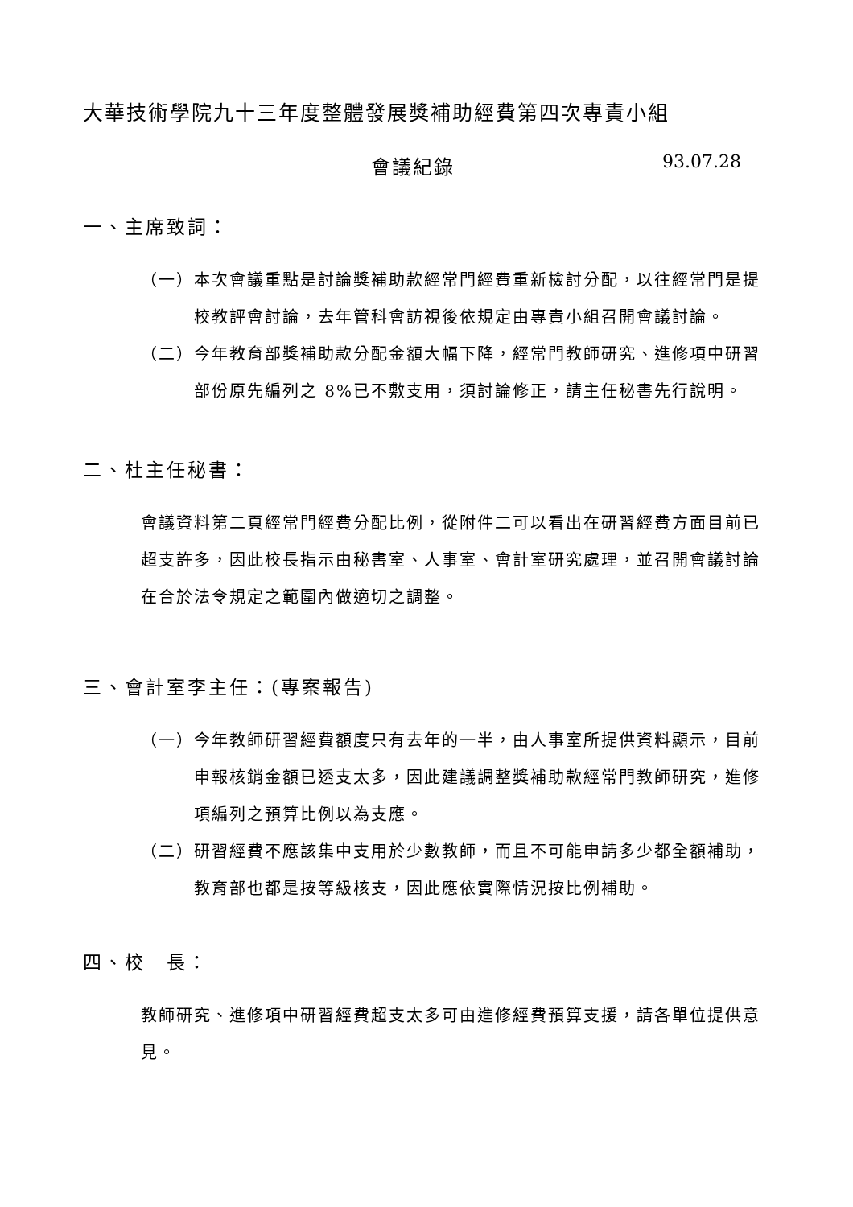大華技術學院九十三年度整體發展獎補助經費第四次專責小組
會議紀錄 93.07.28
一、主席致詞：
（一） 本次會議重點是討論獎補助款經常門經費重新檢討分配，以往經常門是提校教評會討論，去年管科會訪視後依規定由專責小組召開會議討論。
（二） 今年教育部獎補助款分配金額大幅下降，經常門教師研究、進修項中研習部份原先編列之 8%已不敷支用，須討論修正，請主任秘書先行說明。
二、杜主任秘書：
會議資料第二頁經常門經費分配比例，從附件二可以看出在研習經費方面目前已超支許多，因此校長指示由秘書室、人事室、會計室研究處理，並召開會議討論在合於法令規定之範圍內做適切之調整。
三、會計室李主任：(專案報告)
（一） 今年教師研習經費額度只有去年的一半，由人事室所提供資料顯示，目前申報核銷金額已透支太多，因此建議調整獎補助款經常門教師研究，進修項編列之預算比例以為支應。
（二） 研習經費不應該集中支用於少數教師，而且不可能申請多少都全額補助，教育部也都是按等級核支，因此應依實際情況按比例補助。
四、校　長：
教師研究、進修項中研習經費超支太多可由進修經費預算支援，請各單位提供意見。